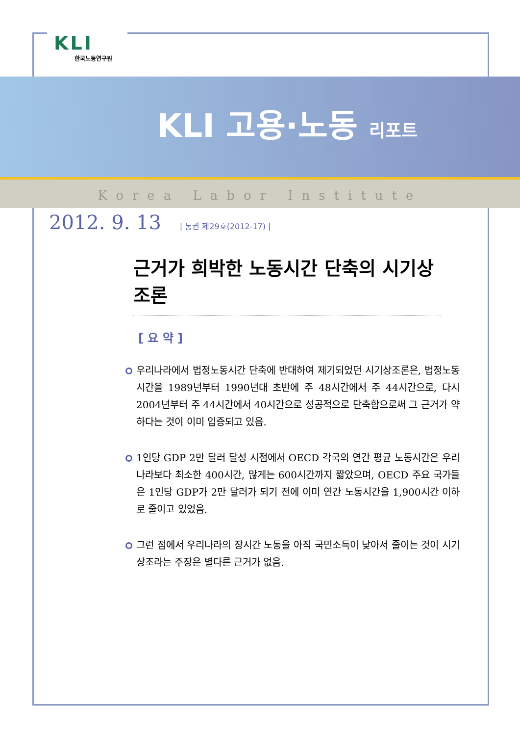KLI
한국노동연구원
KLI 고용·노동 리포트
Korea Labor Institute
2012. 9. 13 | 통권 제29호(2012-17) |
근거가 희박한 노동시간 단축의 시기상조론
[ 요 약 ]
우리나라에서 법정노동시간 단축에 반대하여 제기되었던 시기상조론은, 법정노동시간을 1989년부터 1990년대 초반에 주 48시간에서 주 44시간으로, 다시 2004년부터 주 44시간에서 40시간으로 성공적으로 단축함으로써 그 근거가 약하다는 것이 이미 입증되고 있음.
1인당 GDP 2만 달러 달성 시점에서 OECD 각국의 연간 평균 노동시간은 우리나라보다 최소한 400시간, 많게는 600시간까지 짧았으며, OECD 주요 국가들은 1인당 GDP가 2만 달러가 되기 전에 이미 연간 노동시간을 1,900시간 이하로 줄이고 있었음.
그런 점에서 우리나라의 장시간 노동을 아직 국민소득이 낮아서 줄이는 것이 시기상조라는 주장은 별다른 근거가 없음.